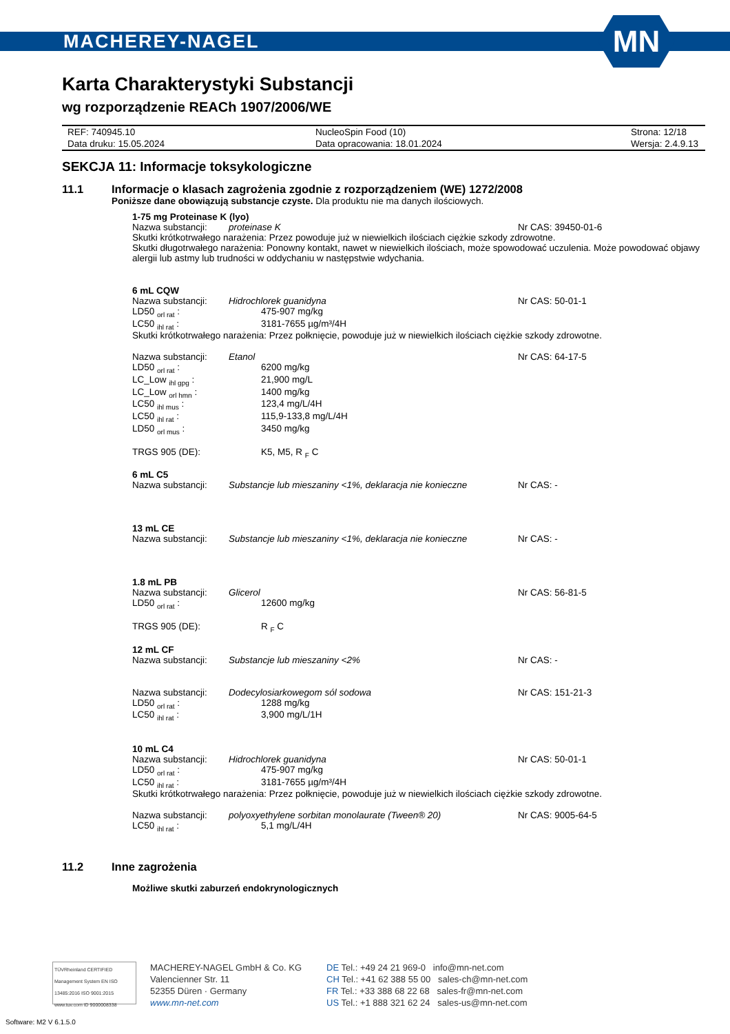MACHEREY-NAGEL
MN
Karta Charakterystyki Substancji
wg rozporządzenie REACh 1907/2006/WE
| REF: 740945.10 | NucleoSpin Food (10) | Strona: 12/18 |
| Data druku: 15.05.2024 | Data opracowania: 18.01.2024 | Wersja: 2.4.9.13 |
SEKCJA 11: Informacje toksykologiczne
11.1 Informacje o klasach zagrożenia zgodnie z rozporządzeniem (WE) 1272/2008
Poniższe dane obowiązują substancje czyste. Dla produktu nie ma danych ilościowych.
1-75 mg Proteinase K (lyo)
Nazwa substancji: proteinase K Nr CAS: 39450-01-6
Skutki krótkotrwałego narażenia: Przez powoduje już w niewielkich ilościach ciężkie szkody zdrowotne.
Skutki długotrwałego narażenia: Ponowny kontakt, nawet w niewielkich ilościach, może spowodować uczulenia. Może powodować objawy alergii lub astmy lub trudności w oddychaniu w następstwie wdychania.
6 mL CQW
Nazwa substancji: Hidrochlorek guanidyna Nr CAS: 50-01-1
LD50 <sub>orl rat</sub> : 475-907 mg/kg
LC50 <sub>ihl rat</sub> : 3181-7655 µg/m³/4H
Skutki krótkotrwałego narażenia: Przez połknięcie, powoduje już w niewielkich ilościach ciężkie szkody zdrowotne.
Nazwa substancji: Etanol Nr CAS: 64-17-5
LD50 <sub>orl rat</sub> : 6200 mg/kg
LC_Low <sub>ihl gpg</sub> : 21,900 mg/L
LC_Low <sub>orl hmn</sub> : 1400 mg/kg
LC50 <sub>ihl mus</sub> : 123,4 mg/L/4H
LC50 <sub>ihl rat</sub> : 115,9-133,8 mg/L/4H
LD50 <sub>orl mus</sub> : 3450 mg/kg
TRGS 905 (DE): K5, M5, R <sub>F</sub> C
6 mL C5
Nazwa substancji: Substancje lub mieszaniny <1%, deklaracja nie konieczne Nr CAS: -
13 mL CE
Nazwa substancji: Substancje lub mieszaniny <1%, deklaracja nie konieczne Nr CAS: -
1.8 mL PB
Nazwa substancji: Glicerol Nr CAS: 56-81-5
LD50 <sub>orl rat</sub> : 12600 mg/kg
TRGS 905 (DE): R <sub>F</sub> C
12 mL CF
Nazwa substancji: Substancje lub mieszaniny <2% Nr CAS: -
Nazwa substancji: Dodecylosiarkowegom sól sodowa Nr CAS: 151-21-3
LD50 <sub>orl rat</sub> : 1288 mg/kg
LC50 <sub>ihl rat</sub> : 3,900 mg/L/1H
10 mL C4
Nazwa substancji: Hidrochlorek guanidyna Nr CAS: 50-01-1
LD50 <sub>orl rat</sub> : 475-907 mg/kg
LC50 <sub>ihl rat</sub> : 3181-7655 µg/m³/4H
Skutki krótkotrwałego narażenia: Przez połknięcie, powoduje już w niewielkich ilościach ciężkie szkody zdrowotne.
Nazwa substancji: polyoxyethylene sorbitan monolaurate (Tween® 20) Nr CAS: 9005-64-5
LC50 <sub>ihl rat</sub> : 5,1 mg/L/4H
11.2 Inne zagrożenia
Możliwe skutki zaburzeń endokrynologicznych
TÜVRheinland CERTIFIED
Management System EN ISO 13485:2016 ISO 9001:2015
www.tuv.com ID 9000008338
MACHEREY-NAGEL GmbH & Co. KG
Valencienner Str. 11
52355 Düren · Germany
www.mn-net.com
DE Tel.: +49 24 21 969-0 info@mn-net.com
CH Tel.: +41 62 388 55 00 sales-ch@mn-net.com
FR Tel.: +33 388 68 22 68 sales-fr@mn-net.com
US Tel.: +1 888 321 62 24 sales-us@mn-net.com
Software: M2 V 6.1.5.0